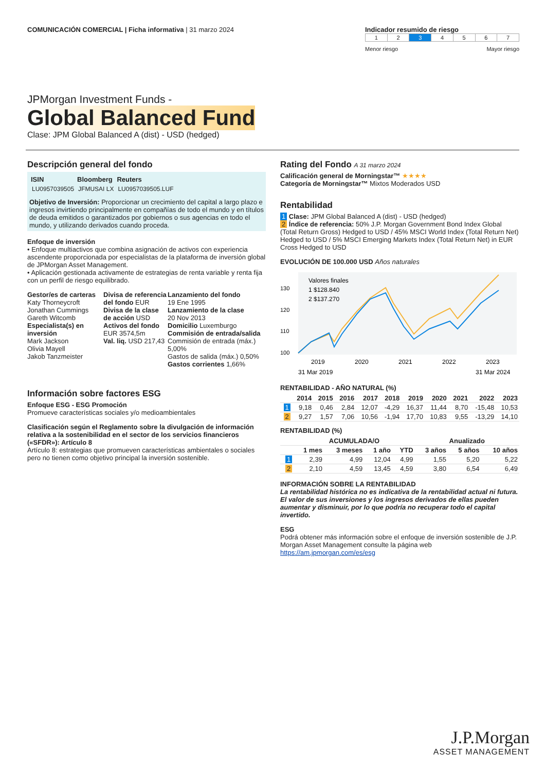COMUNICACIÓN COMERCIAL | Ficha informativa | 31 marzo 2024
Indicador resumido de riesgo
| 1 | 2 | 3 | 4 | 5 | 6 | 7 |
Menor riesgo Mayor riesgo
JPMorgan Investment Funds -
Global Balanced Fund
Clase: JPM Global Balanced A (dist) - USD (hedged)
Descripción general del fondo
| ISIN | Bloomberg | Reuters |
| --- | --- | --- |
| LU0957039505 | JFMUSAI LX | LU0957039505.LUF |
Objetivo de Inversión: Proporcionar un crecimiento del capital a largo plazo e ingresos invirtiendo principalmente en compañías de todo el mundo y en títulos de deuda emitidos o garantizados por gobiernos o sus agencias en todo el mundo, y utilizando derivados cuando proceda.
Enfoque de inversión
• Enfoque multiactivos que combina asignación de activos con experiencia ascendente proporcionada por especialistas de la plataforma de inversión global de JPMorgan Asset Management.
• Aplicación gestionada activamente de estrategias de renta variable y renta fija con un perfil de riesgo equilibrado.
Gestor/es de carteras
Katy Thorneycroft
Jonathan Cummings
Gareth Witcomb
Especialista(s) en inversión
Mark Jackson
Olivia Mayell
Jakob Tanzmeister
Divisa de referencia del fondo EUR
Divisa de la clase de acción USD
Activos del fondo
EUR 3574,5m
Val. liq. USD 217,43
Lanzamiento del fondo
19 Ene 1995
Lanzamiento de la clase
20 Nov 2013
Domicilio Luxemburgo
Commisión de entrada/salida
Commisión de entrada (máx.) 5,00%
Gastos de salida (máx.) 0,50%
Gastos corrientes 1,66%
Información sobre factores ESG
Enfoque ESG - ESG Promoción
Promueve características sociales y/o medioambientales
Clasificación según el Reglamento sobre la divulgación de información relativa a la sostenibilidad en el sector de los servicios financieros («SFDR»): Artículo 8
Artículo 8: estrategias que promueven características ambientales o sociales pero no tienen como objetivo principal la inversión sostenible.
Rating del Fondo A 31 marzo 2024
Calificación general de Morningstar™ ★★★★
Categoría de Morningstar™ Mixtos Moderados USD
Rentabilidad
1 Clase: JPM Global Balanced A (dist) - USD (hedged)
2 Índice de referencia: 50% J.P. Morgan Government Bond Index Global (Total Return Gross) Hedged to USD / 45% MSCI World Index (Total Return Net) Hedged to USD / 5% MSCI Emerging Markets Index (Total Return Net) in EUR Cross Hedged to USD
EVOLUCIÓN DE 100.000 USD Años naturales
Valores finales
1 $128.840
2 $137.270
130
120
110
100
2019
2020
2021
2022
2023
31 Mar 2019
31 Mar 2024
RENTABILIDAD - AÑO NATURAL (%)
| | 2014 | 2015 | 2016 | 2017 | 2018 | 2019 | 2020 | 2021 | 2022 | 2023 |
| --- | --- | --- | --- | --- | --- | --- | --- | --- | --- | --- |
| 1 | 9,18 | 0,46 | 2,84 | 12,07 | -4,29 | 16,37 | 11,44 | 8,70 | -15,48 | 10,53 |
| 2 | 9,27 | 1,57 | 7,06 | 10,56 | -1,94 | 17,70 | 10,83 | 9,55 | -13,29 | 14,10 |
RENTABILIDAD (%)
| | ACUMULADA/O | | | | Anualizado | | |
| --- | --- | --- | --- | --- | --- | --- | --- |
| | 1 mes | 3 meses | 1 año | YTD | 3 años | 5 años | 10 años |
| 1 | 2,39 | 4,99 | 12,04 | 4,99 | 1,55 | 5,20 | 5,22 |
| 2 | 2,10 | 4,59 | 13,45 | 4,59 | 3,80 | 6,54 | 6,49 |
INFORMACIÓN SOBRE LA RENTABILIDAD
La rentabilidad histórica no es indicativa de la rentabilidad actual ni futura. El valor de sus inversiones y los ingresos derivados de ellas pueden aumentar y disminuir, por lo que podría no recuperar todo el capital invertido.
ESG
Podrá obtener más información sobre el enfoque de inversión sostenible de J.P. Morgan Asset Management consulte la página web https://am.jpmorgan.com/es/esg
J.P.Morgan
ASSET MANAGEMENT